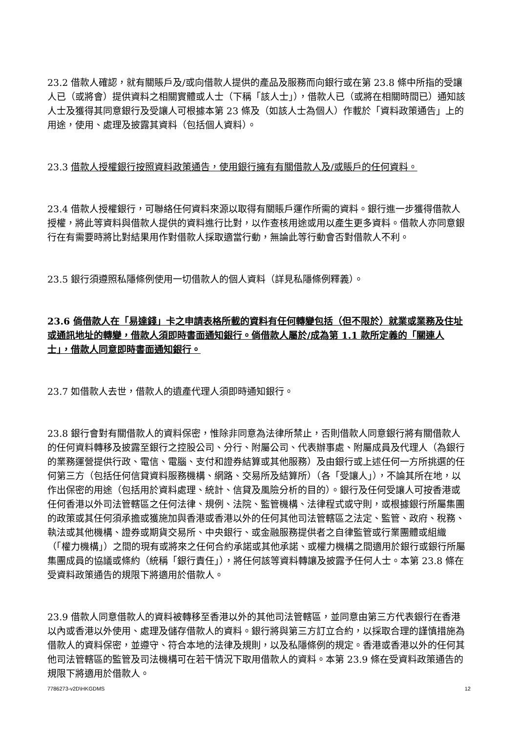23.2 借款人確認，就有關賬戶及/或向借款人提供的產品及服務而向銀行或在第 23.8 條中所指的受讓人已（或將會）提供資料之相關實體或人士（下稱「該人士」），借款人已（或將在相關時間已）通知該人士及獲得其同意銀行及受讓人可根據本第 23 條及（如該人士為個人）作載於「資料政策通告」上的用途，使用、處理及披露其資料（包括個人資料）。
23.3 借款人授權銀行按照資料政策通告，使用銀行擁有有關借款人及/或賬戶的任何資料。
23.4 借款人授權銀行，可聯絡任何資料來源以取得有關賬戶運作所需的資料。銀行進一步獲得借款人授權，將此等資料與借款人提供的資料進行比對，以作查核用途或用以產生更多資料。借款人亦同意銀行在有需要時將比對結果用作對借款人採取適當行動，無論此等行動會否對借款人不利。
23.5 銀行須遵照私隱條例使用一切借款人的個人資料（詳見私隱條例釋義）。
23.6 倘借款人在「易達錢」卡之申請表格所載的資料有任何轉變包括（但不限於）就業或業務及住址或通訊地址的轉變，借款人須即時書面通知銀行。倘借款人屬於/成為第 1.1 款所定義的「關連人士」，借款人同意即時書面通知銀行。
23.7 如借款人去世，借款人的遺產代理人須即時通知銀行。
23.8 銀行會對有關借款人的資料保密，惟除非同意為法律所禁止，否則借款人同意銀行將有關借款人的任何資料轉移及披露至銀行之控股公司、分行、附屬公司、代表辦事處、附屬成員及代理人（為銀行的業務運營提供行政、電信、電腦、支付和證券結算或其他服務）及由銀行或上述任何一方所挑選的任何第三方（包括任何信貸資料服務機構、網路、交易所及結算所）（各「受讓人」），不論其所在地，以作出保密的用途（包括用於資料處理、統計、信貸及風險分析的目的）。銀行及任何受讓人可按香港或任何香港以外司法管轄區之任何法律、規例、法院、監管機構、法律程式或守則，或根據銀行所屬集團的政策或其任何須承擔或獲施加與香港或香港以外的任何其他司法管轄區之法定、監管、政府、稅務、執法或其他機構、證券或期貨交易所、中央銀行、或金融服務提供者之自律監管或行業團體或組織（「權力機構」）之間的現有或將來之任何合約承諾或其他承諾、或權力機構之間適用於銀行或銀行所屬集團成員的協議或條約（統稱「銀行責任」），將任何該等資料轉讓及披露予任何人士。本第 23.8 條在受資料政策通告的規限下將適用於借款人。
23.9 借款人同意借款人的資料被轉移至香港以外的其他司法管轄區，並同意由第三方代表銀行在香港以內或香港以外使用、處理及儲存借款人的資料。銀行將與第三方訂立合約，以採取合理的謹慎措施為借款人的資料保密，並遵守、符合本地的法律及規則，以及私隱條例的規定。香港或香港以外的任何其他司法管轄區的監管及司法機構可在若干情況下取用借款人的資料。本第 23.9 條在受資料政策通告的規限下將適用於借款人。
7786273-v2D\HKGDMS 12